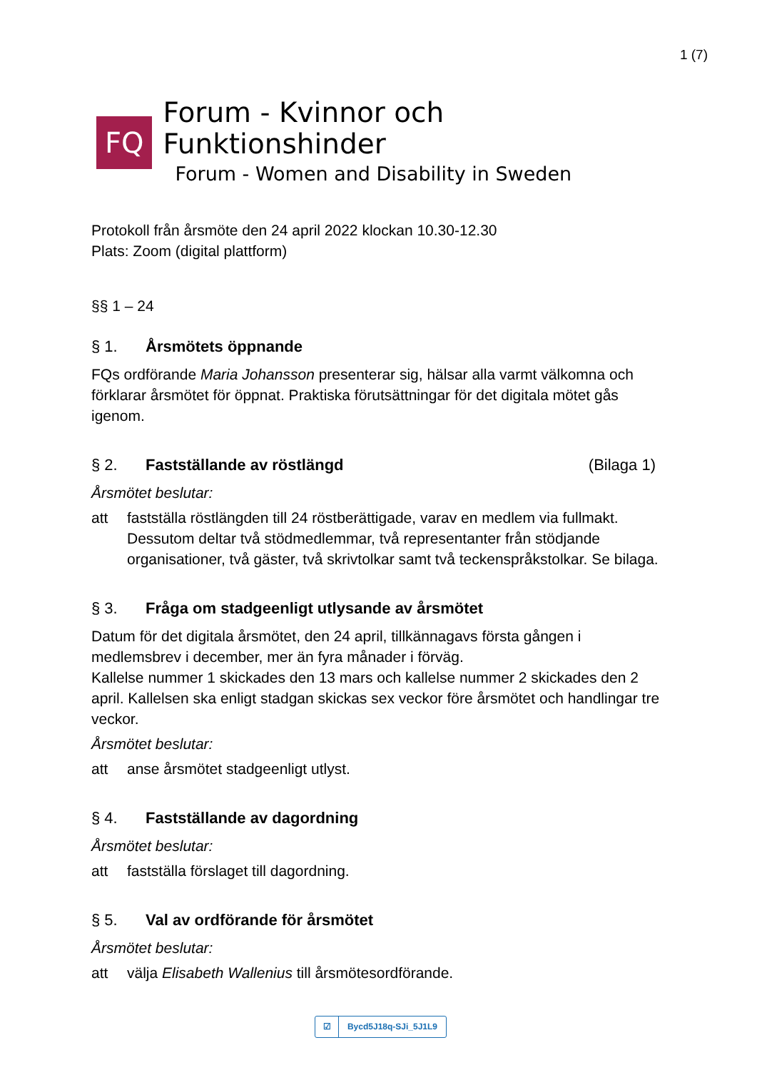1 (7)
FQ
Forum - Kvinnor och Funktionshinder
Forum - Women and Disability in Sweden
Protokoll från årsmöte den 24 april 2022 klockan 10.30-12.30
Plats: Zoom (digital plattform)
§§ 1 – 24
§ 1. Årsmötets öppnande
FQs ordförande Maria Johansson presenterar sig, hälsar alla varmt välkomna och förklarar årsmötet för öppnat. Praktiska förutsättningar för det digitala mötet gås igenom.
§ 2. Fastställande av röstlängd (Bilaga 1)
Årsmötet beslutar:
att fastställa röstlängden till 24 röstberättigade, varav en medlem via fullmakt. Dessutom deltar två stödmedlemmar, två representanter från stödjande organisationer, två gäster, två skrivtolkar samt två teckenspråkstolkar. Se bilaga.
§ 3. Fråga om stadgeenligt utlysande av årsmötet
Datum för det digitala årsmötet, den 24 april, tillkännagavs första gången i medlemsbrev i december, mer än fyra månader i förväg.
Kallelse nummer 1 skickades den 13 mars och kallelse nummer 2 skickades den 2 april. Kallelsen ska enligt stadgan skickas sex veckor före årsmötet och handlingar tre veckor.
Årsmötet beslutar:
att anse årsmötet stadgeenligt utlyst.
§ 4. Fastställande av dagordning
Årsmötet beslutar:
att fastställa förslaget till dagordning.
§ 5. Val av ordförande för årsmötet
Årsmötet beslutar:
att välja Elisabeth Wallenius till årsmötesordförande.
☑
Bycd5J18q-SJi_5J1L9